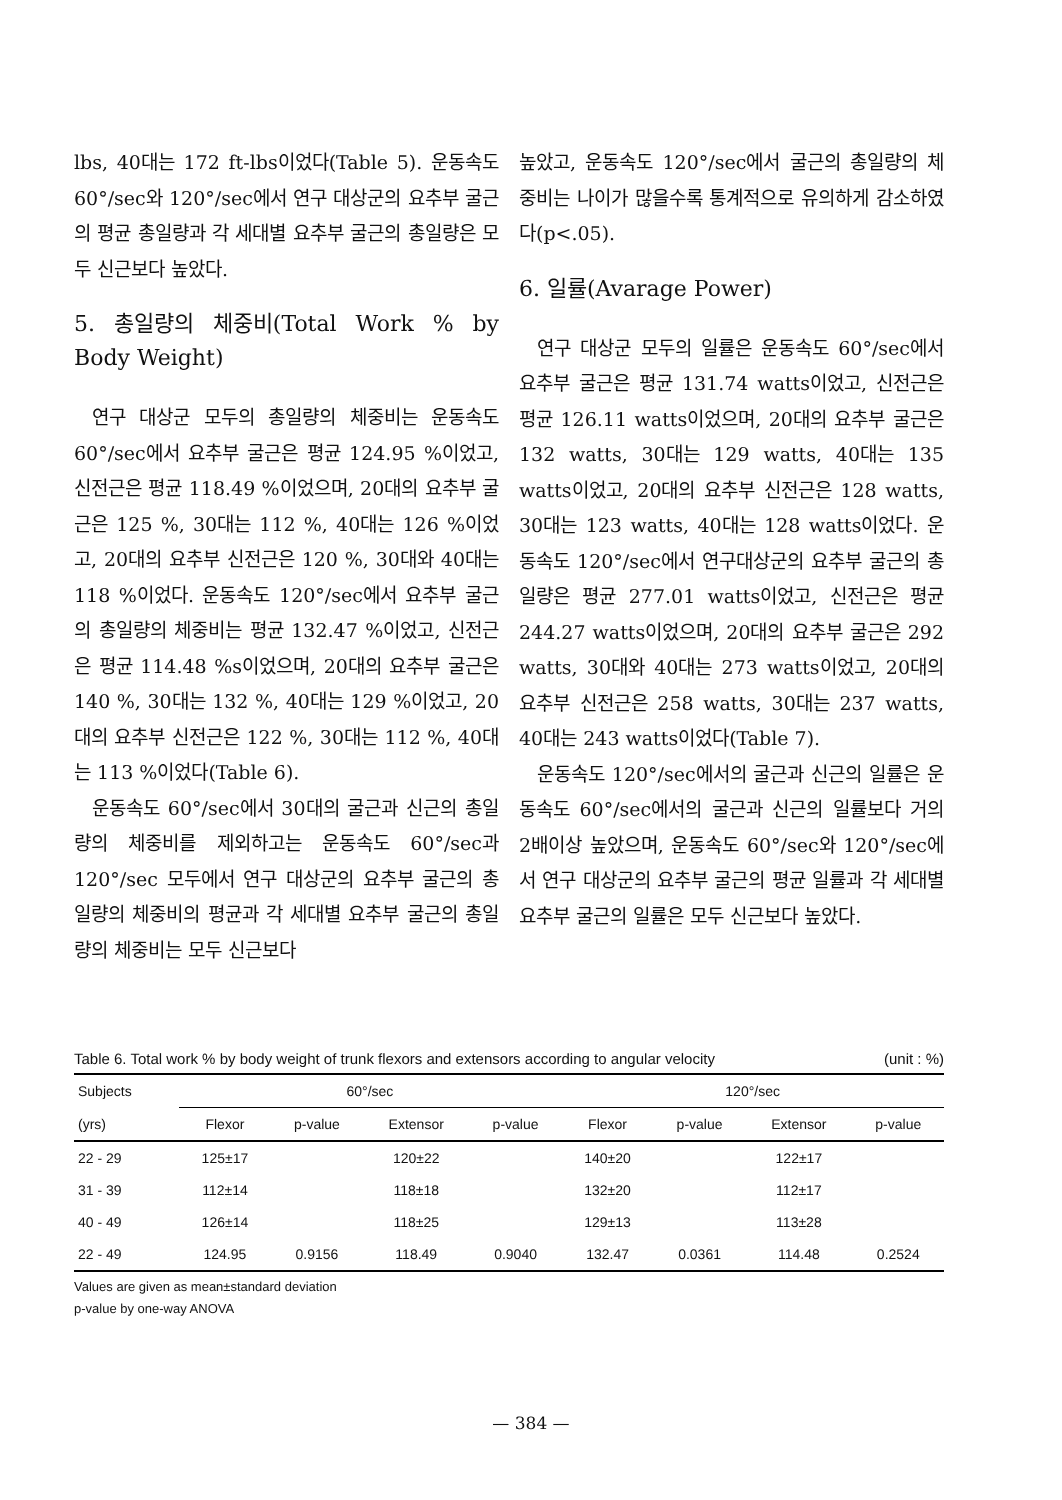lbs, 40대는 172 ft-lbs이었다(Table 5). 운동속도 60°/sec와 120°/sec에서 연구 대상군의 요추부 굴근의 평균 총일량과 각 세대별 요추부 굴근의 총일량은 모두 신근보다 높았다.
5. 총일량의 체중비(Total Work % by Body Weight)
연구 대상군 모두의 총일량의 체중비는 운동속도 60°/sec에서 요추부 굴근은 평균 124.95 %이었고, 신전근은 평균 118.49 %이었으며, 20대의 요추부 굴근은 125 %, 30대는 112 %, 40대는 126 %이었고, 20대의 요추부 신전근은 120 %, 30대와 40대는 118 %이었다. 운동속도 120°/sec에서 요추부 굴근의 총일량의 체중비는 평균 132.47 %이었고, 신전근은 평균 114.48 %s이었으며, 20대의 요추부 굴근은 140 %, 30대는 132 %, 40대는 129 %이었고, 20대의 요추부 신전근은 122 %, 30대는 112 %, 40대는 113 %이었다(Table 6).
운동속도 60°/sec에서 30대의 굴근과 신근의 총일량의 체중비를 제외하고는 운동속도 60°/sec과 120°/sec 모두에서 연구 대상군의 요추부 굴근의 총일량의 체중비의 평균과 각 세대별 요추부 굴근의 총일량의 체중비는 모두 신근보다
높았고, 운동속도 120°/sec에서 굴근의 총일량의 체중비는 나이가 많을수록 통계적으로 유의하게 감소하였다(p<.05).
6. 일률(Avarage Power)
연구 대상군 모두의 일률은 운동속도 60°/sec에서 요추부 굴근은 평균 131.74 watts이었고, 신전근은 평균 126.11 watts이었으며, 20대의 요추부 굴근은 132 watts, 30대는 129 watts, 40대는 135 watts이었고, 20대의 요추부 신전근은 128 watts, 30대는 123 watts, 40대는 128 watts이었다. 운동속도 120°/sec에서 연구대상군의 요추부 굴근의 총일량은 평균 277.01 watts이었고, 신전근은 평균 244.27 watts이었으며, 20대의 요추부 굴근은 292 watts, 30대와 40대는 273 watts이었고, 20대의 요추부 신전근은 258 watts, 30대는 237 watts, 40대는 243 watts이었다(Table 7).
운동속도 120°/sec에서의 굴근과 신근의 일률은 운동속도 60°/sec에서의 굴근과 신근의 일률보다 거의 2배이상 높았으며, 운동속도 60°/sec와 120°/sec에서 연구 대상군의 요추부 굴근의 평균 일률과 각 세대별 요추부 굴근의 일률은 모두 신근보다 높았다.
Table 6. Total work % by body weight of trunk flexors and extensors according to angular velocity (unit : %)
| Subjects | 60°/sec | | | | 120°/sec | | | |
| --- | --- | --- | --- | --- | --- | --- | --- | --- |
| (yrs) | Flexor | p-value | Extensor | p-value | Flexor | p-value | Extensor | p-value |
| 22 - 29 | 125±17 | | 120±22 | | 140±20 | | 122±17 | |
| 31 - 39 | 112±14 | | 118±18 | | 132±20 | | 112±17 | |
| 40 - 49 | 126±14 | | 118±25 | | 129±13 | | 113±28 | |
| 22 - 49 | 124.95 | 0.9156 | 118.49 | 0.9040 | 132.47 | 0.0361 | 114.48 | 0.2524 |
Values are given as mean±standard deviation
p-value by one-way ANOVA
— 384 —